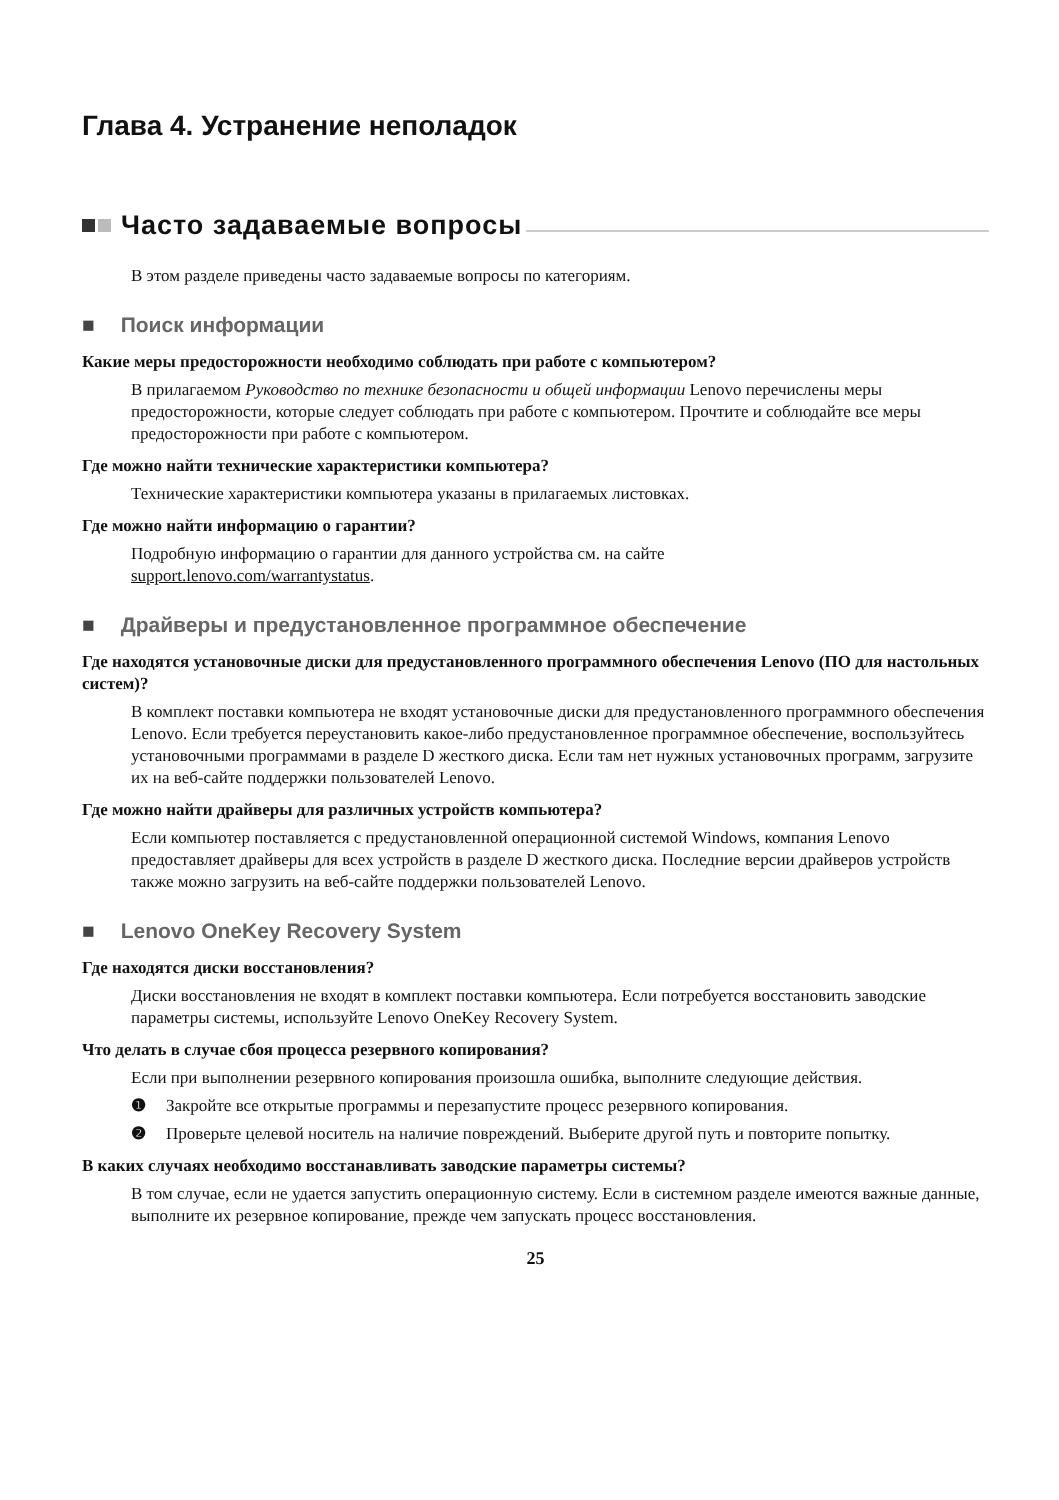Глава 4. Устранение неполадок
Часто задаваемые вопросы
В этом разделе приведены часто задаваемые вопросы по категориям.
■ Поиск информации
Какие меры предосторожности необходимо соблюдать при работе с компьютером?
В прилагаемом Руководство по технике безопасности и общей информации Lenovo перечислены меры предосторожности, которые следует соблюдать при работе с компьютером. Прочтите и соблюдайте все меры предосторожности при работе с компьютером.
Где можно найти технические характеристики компьютера?
Технические характеристики компьютера указаны в прилагаемых листовках.
Где можно найти информацию о гарантии?
Подробную информацию о гарантии для данного устройства см. на сайте
support.lenovo.com/warrantystatus.
■ Драйверы и предустановленное программное обеспечение
Где находятся установочные диски для предустановленного программного обеспечения Lenovo (ПО для настольных систем)?
В комплект поставки компьютера не входят установочные диски для предустановленного программного обеспечения Lenovo. Если требуется переустановить какое-либо предустановленное программное обеспечение, воспользуйтесь установочными программами в разделе D жесткого диска. Если там нет нужных установочных программ, загрузите их на веб-сайте поддержки пользователей Lenovo.
Где можно найти драйверы для различных устройств компьютера?
Если компьютер поставляется с предустановленной операционной системой Windows, компания Lenovo предоставляет драйверы для всех устройств в разделе D жесткого диска. Последние версии драйверов устройств также можно загрузить на веб-сайте поддержки пользователей Lenovo.
■ Lenovo OneKey Recovery System
Где находятся диски восстановления?
Диски восстановления не входят в комплект поставки компьютера. Если потребуется восстановить заводские параметры системы, используйте Lenovo OneKey Recovery System.
Что делать в случае сбоя процесса резервного копирования?
Если при выполнении резервного копирования произошла ошибка, выполните следующие действия.
❶
Закройте все открытые программы и перезапустите процесс резервного копирования.
❷
Проверьте целевой носитель на наличие повреждений. Выберите другой путь и повторите попытку.
В каких случаях необходимо восстанавливать заводские параметры системы?
В том случае, если не удается запустить операционную систему. Если в системном разделе имеются важные данные, выполните их резервное копирование, прежде чем запускать процесс восстановления.
25